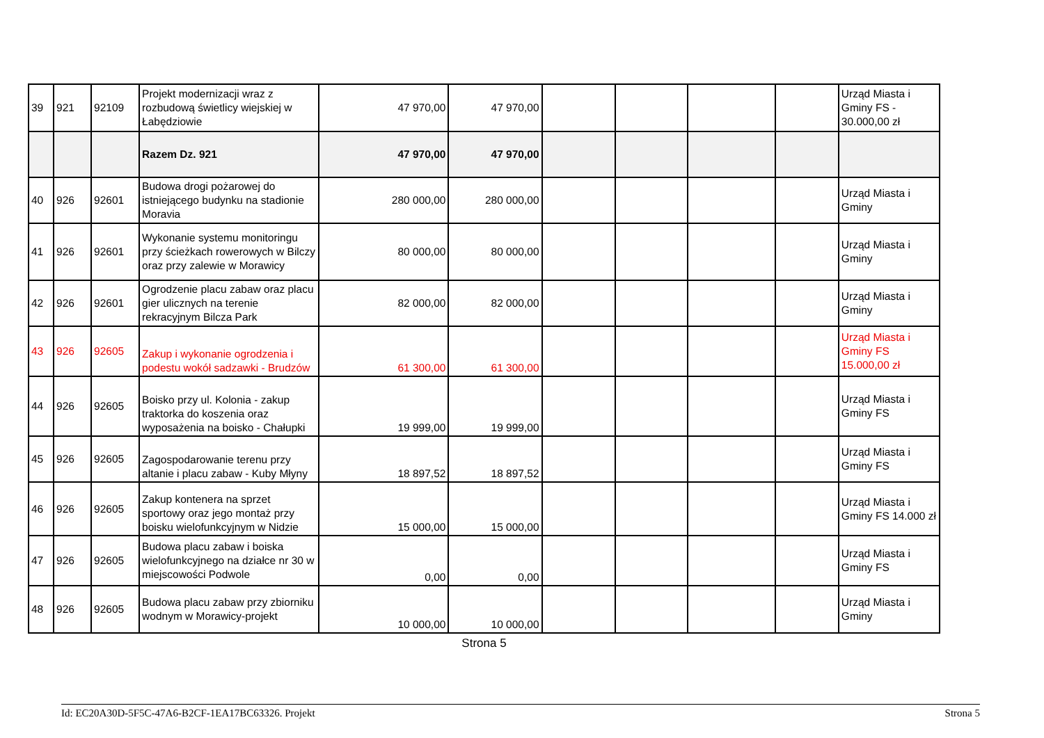| 39 | 921 | 92109 | Projekt modernizacji wraz z rozbudową świetlicy wiejskiej w Łabędziowie | 47 970,00 | 47 970,00 | | | | | Urząd Miasta i Gminy FS - 30.000,00 zł |
| | | | Razem Dz. 921 | 47 970,00 | 47 970,00 | | | | | |
| 40 | 926 | 92601 | Budowa drogi pożarowej do istniejącego budynku na stadionie Moravia | 280 000,00 | 280 000,00 | | | | | Urząd Miasta i Gminy |
| 41 | 926 | 92601 | Wykonanie systemu monitoringu przy ścieżkach rowerowych w Bilczy oraz przy zalewie w Morawicy | 80 000,00 | 80 000,00 | | | | | Urząd Miasta i Gminy |
| 42 | 926 | 92601 | Ogrodzenie placu zabaw oraz placu gier ulicznych na terenie rekracyjnym Bilcza Park | 82 000,00 | 82 000,00 | | | | | Urząd Miasta i Gminy |
| 43 | 926 | 92605 | Zakup i wykonanie ogrodzenia i podestu wokół sadzawki - Brudzów | 61 300,00 | 61 300,00 | | | | | Urząd Miasta i Gminy FS 15.000,00 zł |
| 44 | 926 | 92605 | Boisko przy ul. Kolonia - zakup traktorka do koszenia oraz wyposażenia na boisko - Chałupki | 19 999,00 | 19 999,00 | | | | | Urząd Miasta i Gminy FS |
| 45 | 926 | 92605 | Zagospodarowanie terenu przy altanie i placu zabaw - Kuby Młyny | 18 897,52 | 18 897,52 | | | | | Urząd Miasta i Gminy FS |
| 46 | 926 | 92605 | Zakup kontenera na sprzet sportowy oraz jego montaż przy boisku wielofunkcyjnym w Nidzie | 15 000,00 | 15 000,00 | | | | | Urząd Miasta i Gminy FS 14.000 zł |
| 47 | 926 | 92605 | Budowa placu zabaw i boiska wielofunkcyjnego na działce nr 30 w miejscowości Podwole | 0,00 | 0,00 | | | | | Urząd Miasta i Gminy FS |
| 48 | 926 | 92605 | Budowa placu zabaw przy zbiorniku wodnym w Morawicy-projekt | 10 000,00 | 10 000,00 | | | | | Urząd Miasta i Gminy |
Strona 5
Id: EC20A30D-5F5C-47A6-B2CF-1EA17BC63326. Projekt Strona 5